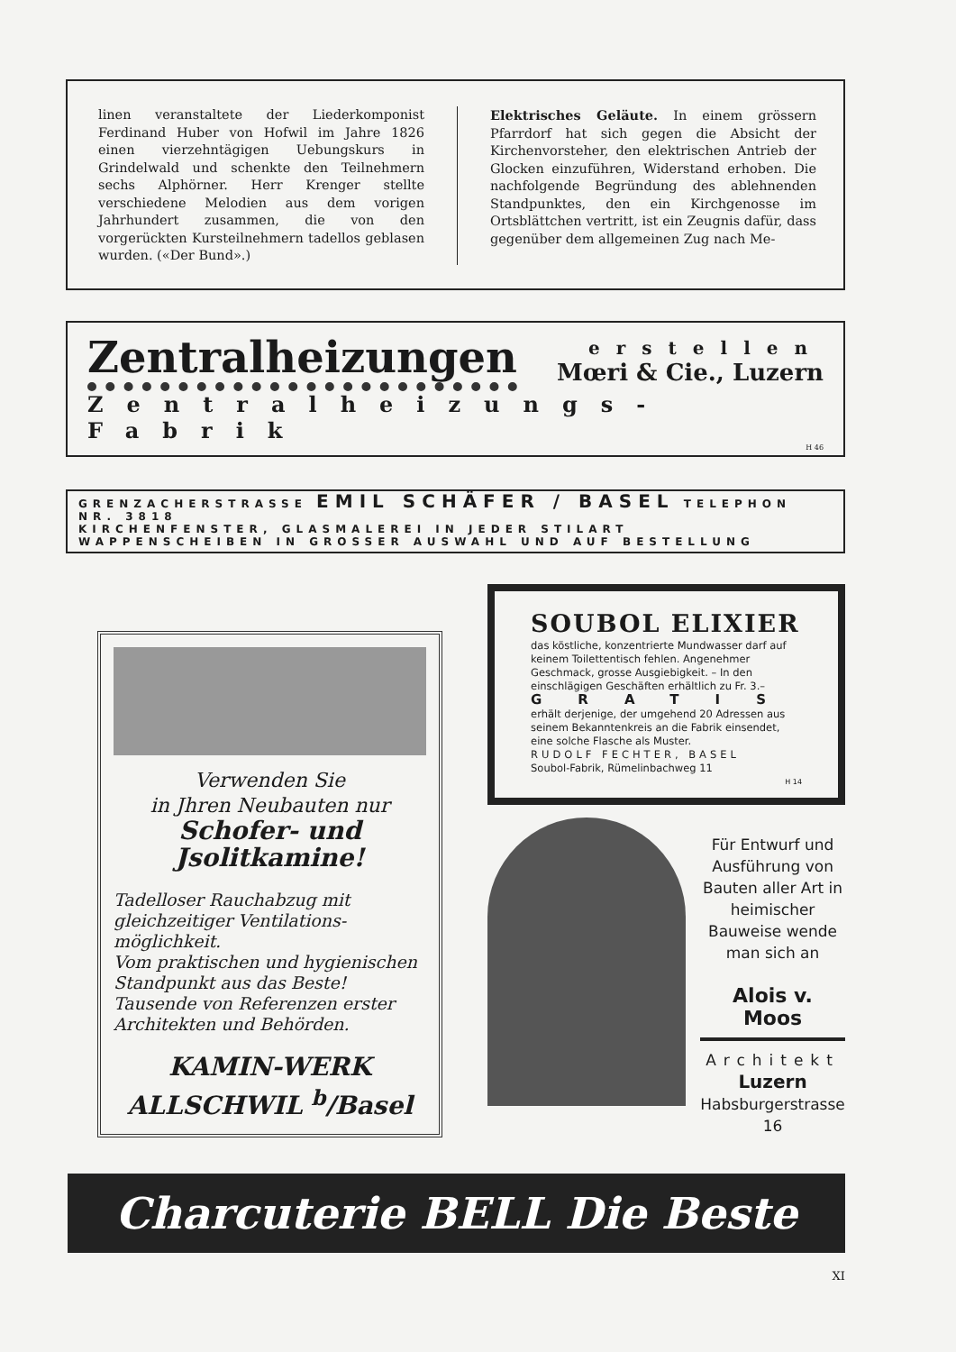linen veranstaltete der Liederkomponist Ferdinand Huber von Hofwil im Jahre 1826 einen vierzehntägigen Uebungskurs in Grindelwald und schenkte den Teilnehmern sechs Alphörner. Herr Krenger stellte verschiedene Melodien aus dem vorigen Jahrhundert zusammen, die von den vorgerückten Kursteilnehmern tadellos geblasen wurden. («Der Bund».)
Elektrisches Geläute. In einem grössern Pfarrdorf hat sich gegen die Absicht der Kirchenvorsteher, den elektrischen Antrieb der Glocken einzuführen, Widerstand erhoben. Die nachfolgende Begründung des ablehnenden Standpunktes, den ein Kirchgenosse im Ortsblättchen vertritt, ist ein Zeugnis dafür, dass gegenüber dem allgemeinen Zug nach Me-
Zentralheizungen erstellen
Mœri & Cie., Luzern
Zentralheizungs-Fabrik
H 46
GRENZACHERSTRASSE EMIL SCHÄFER / BASEL TELEPHON NR. 3818
KIRCHENFENSTER, GLASMALEREI IN JEDER STILART
WAPPENSCHEIBEN IN GROSSER AUSWAHL UND AUF BESTELLUNG
Verwenden Sie
in Jhren Neubauten nur
Schofer- und Jsolitkamine!
Tadelloser Rauchabzug mit gleichzeitiger Ventilations-möglichkeit.
Vom praktischen und hygienischen Standpunkt aus das Beste!
Tausende von Referenzen erster Architekten und Behörden.
KAMIN-WERK
ALLSCHWIL <sup>b</sup>/Basel
SOUBOL ELIXIER
das köstliche, konzentrierte Mundwasser darf auf keinem Toilettentisch fehlen. Angenehmer Geschmack, grosse Ausgiebigkeit. – In den einschlägigen Geschäften erhältlich zu Fr. 3.–
GRATIS
erhält derjenige, der umgehend 20 Adressen aus seinem Bekanntenkreis an die Fabrik einsendet, eine solche Flasche als Muster.
RUDOLF FECHTER, BASEL
Soubol-Fabrik, Rümelinbachweg 11
H 14
Für Entwurf und Ausführung von Bauten aller Art in heimischer Bauweise wende man sich an
Alois v. Moos
Architekt
Luzern
Habsburgerstrasse 16
Charcuterie BELL Die Beste
XI